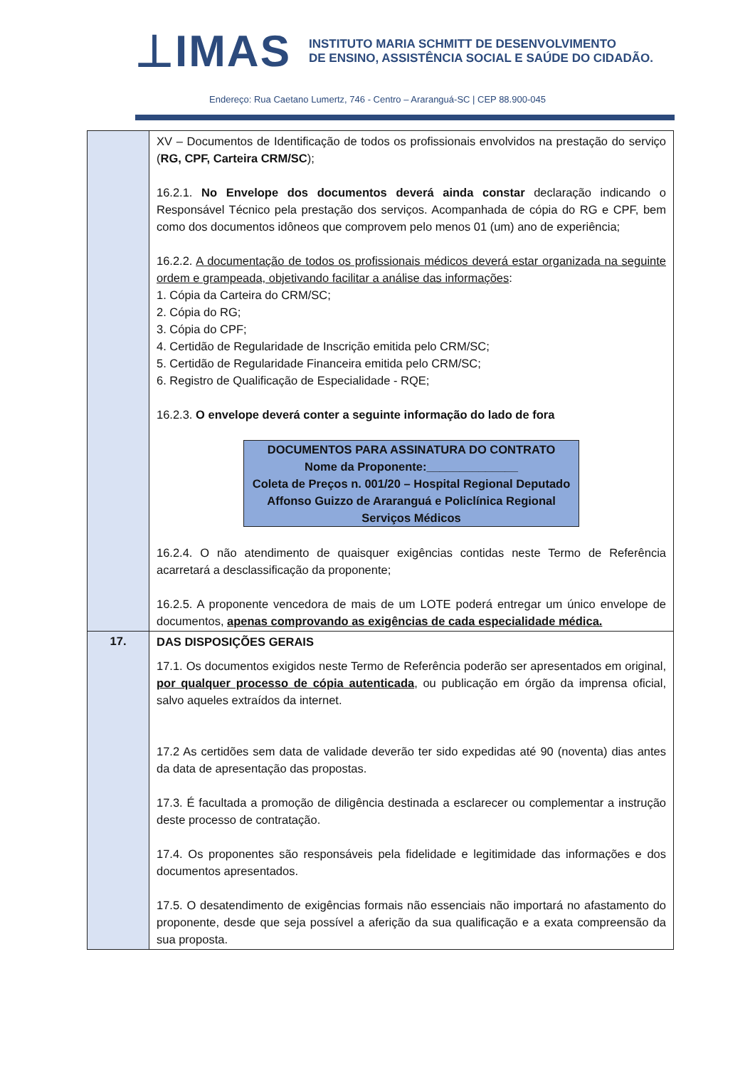⊥IMAS
INSTITUTO MARIA SCHMITT DE DESENVOLVIMENTO
DE ENSINO, ASSISTÊNCIA SOCIAL E SAÚDE DO CIDADÃO.
Endereço: Rua Caetano Lumertz, 746 - Centro – Araranguá-SC | CEP 88.900-045
| | XV – Documentos de Identificação de todos os profissionais envolvidos na prestação do serviço ( RG, CPF, Carteira CRM/SC ); 16.2.1. No Envelope dos documentos deverá ainda constar declaração indicando o Responsável Técnico pela prestação dos serviços. Acompanhada de cópia do RG e CPF, bem como dos documentos idôneos que comprovem pelo menos 01 (um) ano de experiência; 16.2.2. A documentação de todos os profissionais médicos deverá estar organizada na seguinte ordem e grampeada, objetivando facilitar a análise das informações : 1. Cópia da Carteira do CRM/SC; 2. Cópia do RG; 3. Cópia do CPF; 4. Certidão de Regularidade de Inscrição emitida pelo CRM/SC; 5. Certidão de Regularidade Financeira emitida pelo CRM/SC; 6. Registro de Qualificação de Especialidade - RQE; 16.2.3. O envelope deverá conter a seguinte informação do lado de fora DOCUMENTOS PARA ASSINATURA DO CONTRATO Nome da Proponente:______________ Coleta de Preços n. 001/20 – Hospital Regional Deputado Affonso Guizzo de Araranguá e Policlínica Regional Serviços Médicos 16.2.4. O não atendimento de quaisquer exigências contidas neste Termo de Referência acarretará a desclassificação da proponente; 16.2.5. A proponente vencedora de mais de um LOTE poderá entregar um único envelope de documentos, apenas comprovando as exigências de cada especialidade médica. |
| 17. | DAS DISPOSIÇÕES GERAIS 17.1. Os documentos exigidos neste Termo de Referência poderão ser apresentados em original, por qualquer processo de cópia autenticada , ou publicação em órgão da imprensa oficial, salvo aqueles extraídos da internet. 17.2 As certidões sem data de validade deverão ter sido expedidas até 90 (noventa) dias antes da data de apresentação das propostas. 17.3. É facultada a promoção de diligência destinada a esclarecer ou complementar a instrução deste processo de contratação. 17.4. Os proponentes são responsáveis pela fidelidade e legitimidade das informações e dos documentos apresentados. 17.5. O desatendimento de exigências formais não essenciais não importará no afastamento do proponente, desde que seja possível a aferição da sua qualificação e a exata compreensão da sua proposta. |